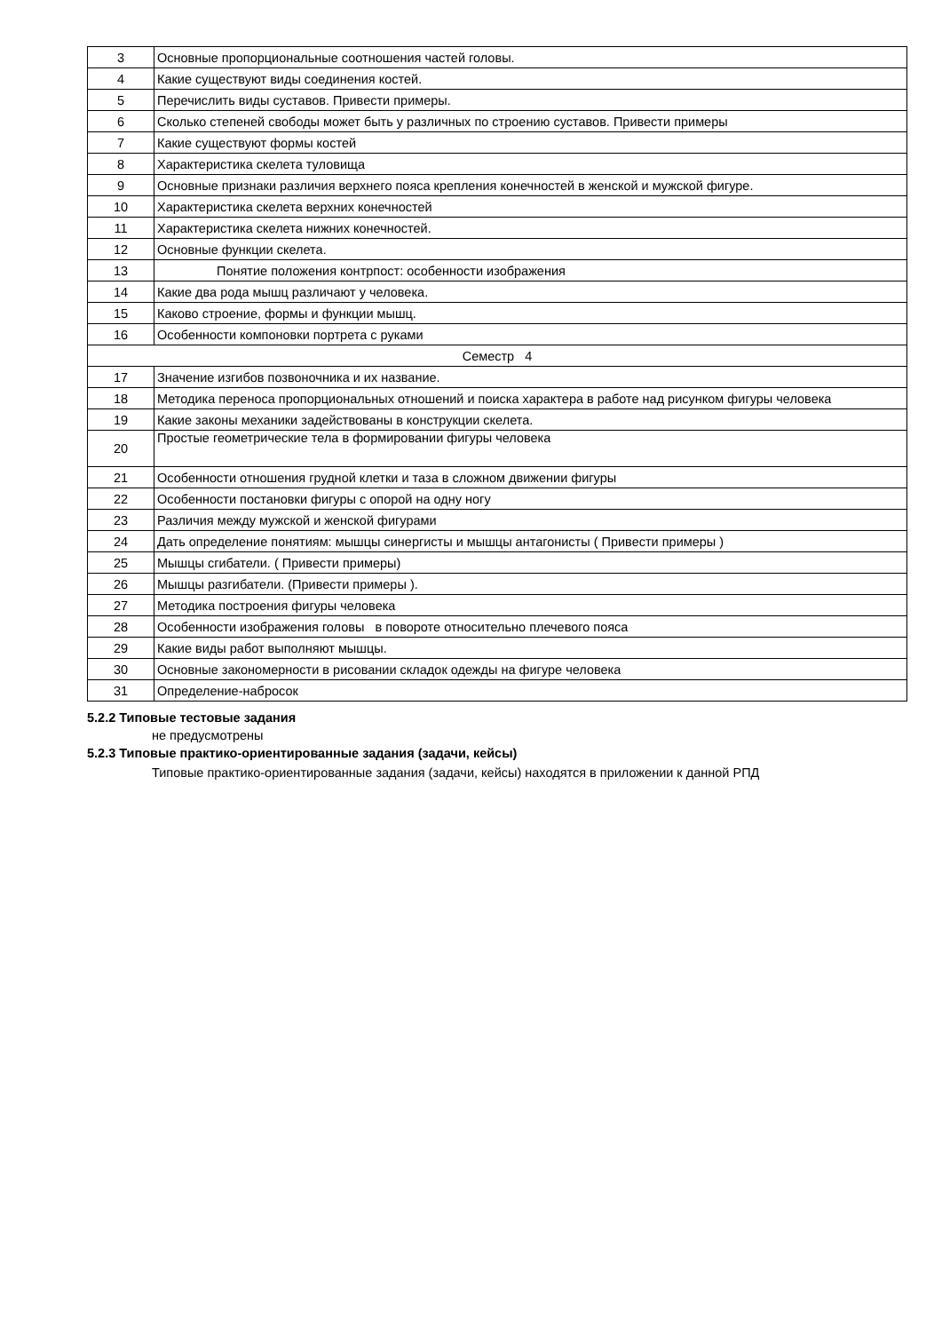| 3 | Основные пропорциональные соотношения частей головы. |
| 4 | Какие существуют виды соединения костей. |
| 5 | Перечислить виды суставов. Привести примеры. |
| 6 | Сколько степеней свободы может быть у различных по строению суставов. Привести примеры |
| 7 | Какие существуют формы костей |
| 8 | Характеристика скелета туловища |
| 9 | Основные признаки различия верхнего пояса крепления конечностей в женской и мужской фигуре. |
| 10 | Характеристика скелета верхних конечностей |
| 11 | Характеристика скелета нижних конечностей. |
| 12 | Основные функции скелета. |
| 13 | Понятие положения контрпост: особенности изображения |
| 14 | Какие два рода мышц различают у человека. |
| 15 | Каково строение, формы и функции мышц. |
| 16 | Особенности компоновки портрета с руками |
| Семестр 4 | |
| 17 | Значение изгибов позвоночника и их название. |
| 18 | Методика переноса пропорциональных отношений и поиска характера в работе над рисунком фигуры человека |
| 19 | Какие законы механики задействованы в конструкции скелета. |
| 20 | Простые геометрические тела в формировании фигуры человека |
| 21 | Особенности отношения грудной клетки и таза в сложном движении фигуры |
| 22 | Особенности постановки фигуры с опорой на одну ногу |
| 23 | Различия между мужской и женской фигурами |
| 24 | Дать определение понятиям: мышцы синергисты и мышцы антагонисты ( Привести примеры ) |
| 25 | Мышцы сгибатели. ( Привести примеры) |
| 26 | Мышцы разгибатели. (Привести примеры ). |
| 27 | Методика построения фигуры человека |
| 28 | Особенности изображения головы в повороте относительно плечевого пояса |
| 29 | Какие виды работ выполняют мышцы. |
| 30 | Основные закономерности в рисовании складок одежды на фигуре человека |
| 31 | Определение-набросок |
5.2.2 Типовые тестовые задания
не предусмотрены
5.2.3 Типовые практико-ориентированные задания (задачи, кейсы)
Типовые практико-ориентированные задания (задачи, кейсы) находятся в приложении к данной РПД